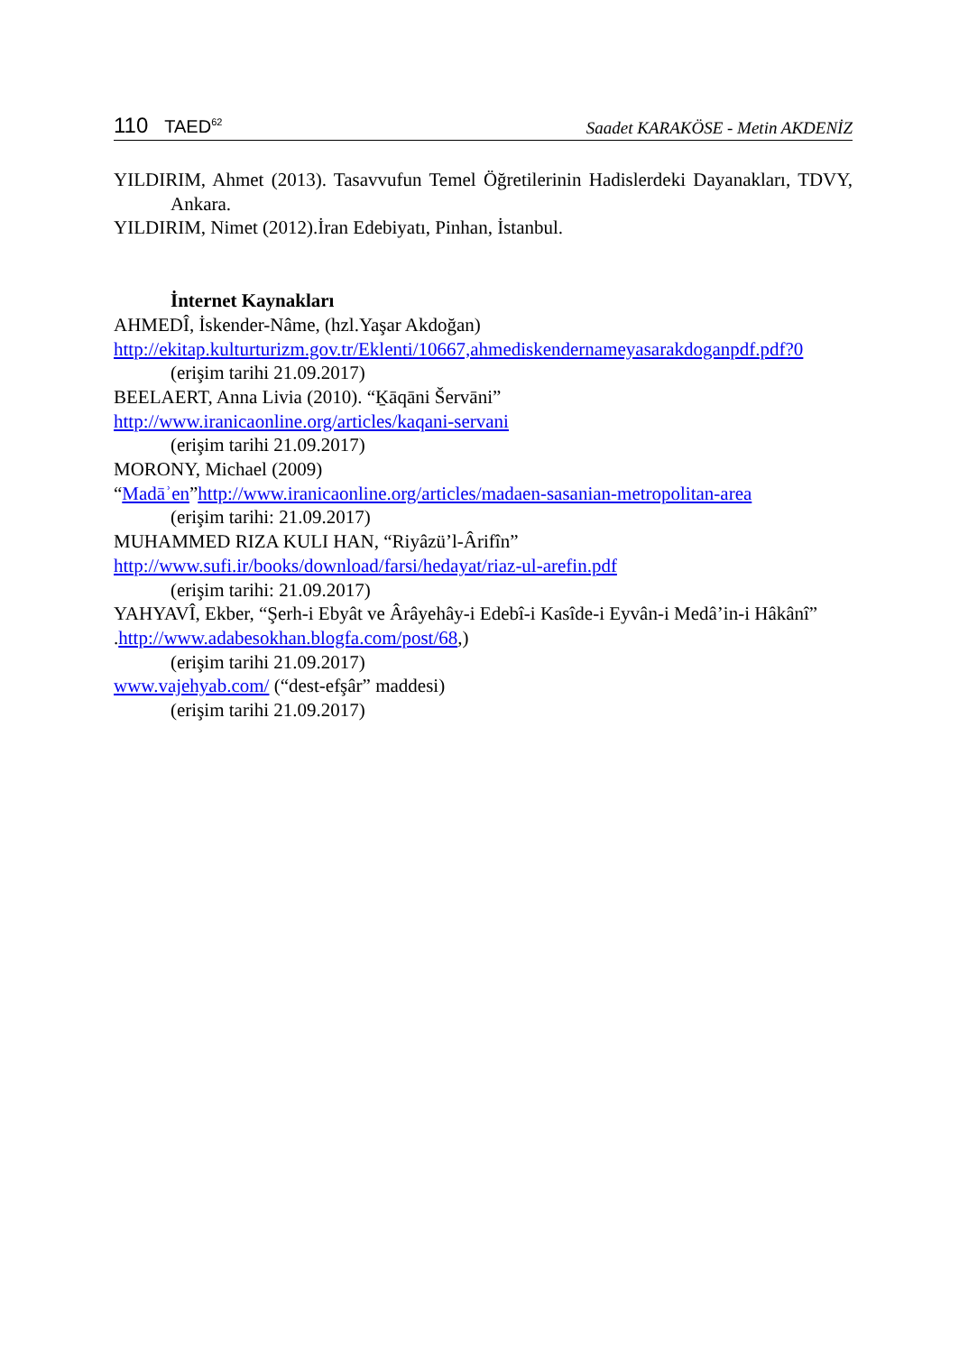110 TAED<sup>62</sup>
Saadet KARAKÖSE - Metin AKDENİZ
YILDIRIM, Ahmet (2013). Tasavvufun Temel Öğretilerinin Hadislerdeki Dayanakları, TDVY, Ankara.
YILDIRIM, Nimet (2012).İran Edebiyatı, Pinhan, İstanbul.
İnternet Kaynakları
AHMEDÎ, İskender-Nâme, (hzl.Yaşar Akdoğan)
http://ekitap.kulturturizm.gov.tr/Eklenti/10667,ahmediskendernameyasarakdoganpdf.pdf?0
(erişim tarihi 21.09.2017)
BEELAERT, Anna Livia (2010). “Ḵāqāni Šervāni”
http://www.iranicaonline.org/articles/kaqani-servani
(erişim tarihi 21.09.2017)
MORONY, Michael (2009)
“Madāʾen”http://www.iranicaonline.org/articles/madaen-sasanian-metropolitan-area
(erişim tarihi: 21.09.2017)
MUHAMMED RIZA KULI HAN, “Riyâzü’l-Ârifîn”
http://www.sufi.ir/books/download/farsi/hedayat/riaz-ul-arefin.pdf
(erişim tarihi: 21.09.2017)
YAHYAVÎ, Ekber, “Şerh-i Ebyât ve Ârâyehây-i Edebî-i Kasîde-i Eyvân-i Medâ’in-i Hâkânî”
.http://www.adabesokhan.blogfa.com/post/68,)
(erişim tarihi 21.09.2017)
www.vajehyab.com/ (“dest-efşâr” maddesi)
(erişim tarihi 21.09.2017)